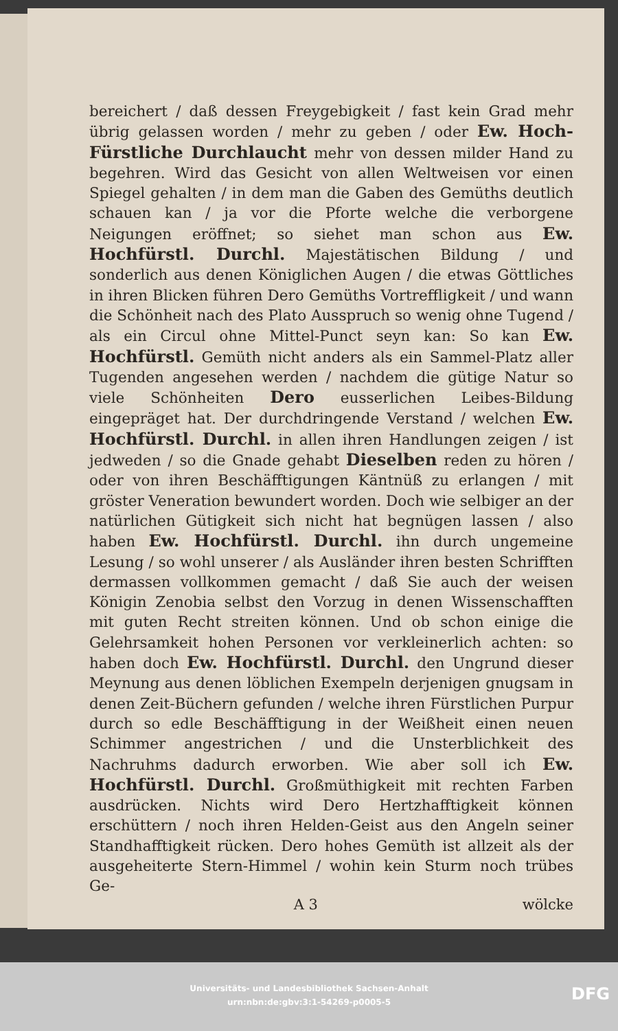bereichert / daß dessen Freygebigkeit / fast kein Grad mehr übrig gelassen worden / mehr zu geben / oder Ew. Hoch-Fürstliche Durchlaucht mehr von dessen milder Hand zu begehren. Wird das Gesicht von allen Weltweisen vor einen Spiegel gehalten / in dem man die Gaben des Gemüths deutlich schauen kan / ja vor die Pforte welche die verborgene Neigungen eröffnet; so siehet man schon aus Ew. Hochfürstl. Durchl. Majestätischen Bildung / und sonderlich aus denen Königlichen Augen / die etwas Göttliches in ihren Blicken führen Dero Gemüths Vortreffligkeit / und wann die Schönheit nach des Plato Ausspruch so wenig ohne Tugend / als ein Circul ohne Mittel-Punct seyn kan: So kan Ew. Hochfürstl. Gemüth nicht anders als ein Sammel-Platz aller Tugenden angesehen werden / nachdem die gütige Natur so viele Schönheiten Dero eusserlichen Leibes-Bildung eingepräget hat. Der durchdringende Verstand / welchen Ew. Hochfürstl. Durchl. in allen ihren Handlungen zeigen / ist jedweden / so die Gnade gehabt Dieselben reden zu hören / oder von ihren Beschäfftigungen Käntnüß zu erlangen / mit gröster Veneration bewundert worden. Doch wie selbiger an der natürlichen Gütigkeit sich nicht hat begnügen lassen / also haben Ew. Hochfürstl. Durchl. ihn durch ungemeine Lesung / so wohl unserer / als Ausländer ihren besten Schrifften dermassen vollkommen gemacht / daß Sie auch der weisen Königin Zenobia selbst den Vorzug in denen Wissenschafften mit guten Recht streiten können. Und ob schon einige die Gelehrsamkeit hohen Personen vor verkleinerlich achten: so haben doch Ew. Hochfürstl. Durchl. den Ungrund dieser Meynung aus denen löblichen Exempeln derjenigen gnugsam in denen Zeit-Büchern gefunden / welche ihren Fürstlichen Purpur durch so edle Beschäfftigung in der Weißheit einen neuen Schimmer angestrichen / und die Unsterblichkeit des Nachruhms dadurch erworben. Wie aber soll ich Ew. Hochfürstl. Durchl. Großmüthigkeit mit rechten Farben ausdrücken. Nichts wird Dero Hertzhafftigkeit können erschüttern / noch ihren Helden-Geist aus den Angeln seiner Standhafftigkeit rücken. Dero hohes Gemüth ist allzeit als der ausgeheiterte Stern-Himmel / wohin kein Sturm noch trübes Ge-
A 3 wölcke
Universitäts- und Landesbibliothek Sachsen-Anhalt
urn:nbn:de:gbv:3:1-54269-p0005-5
DFG